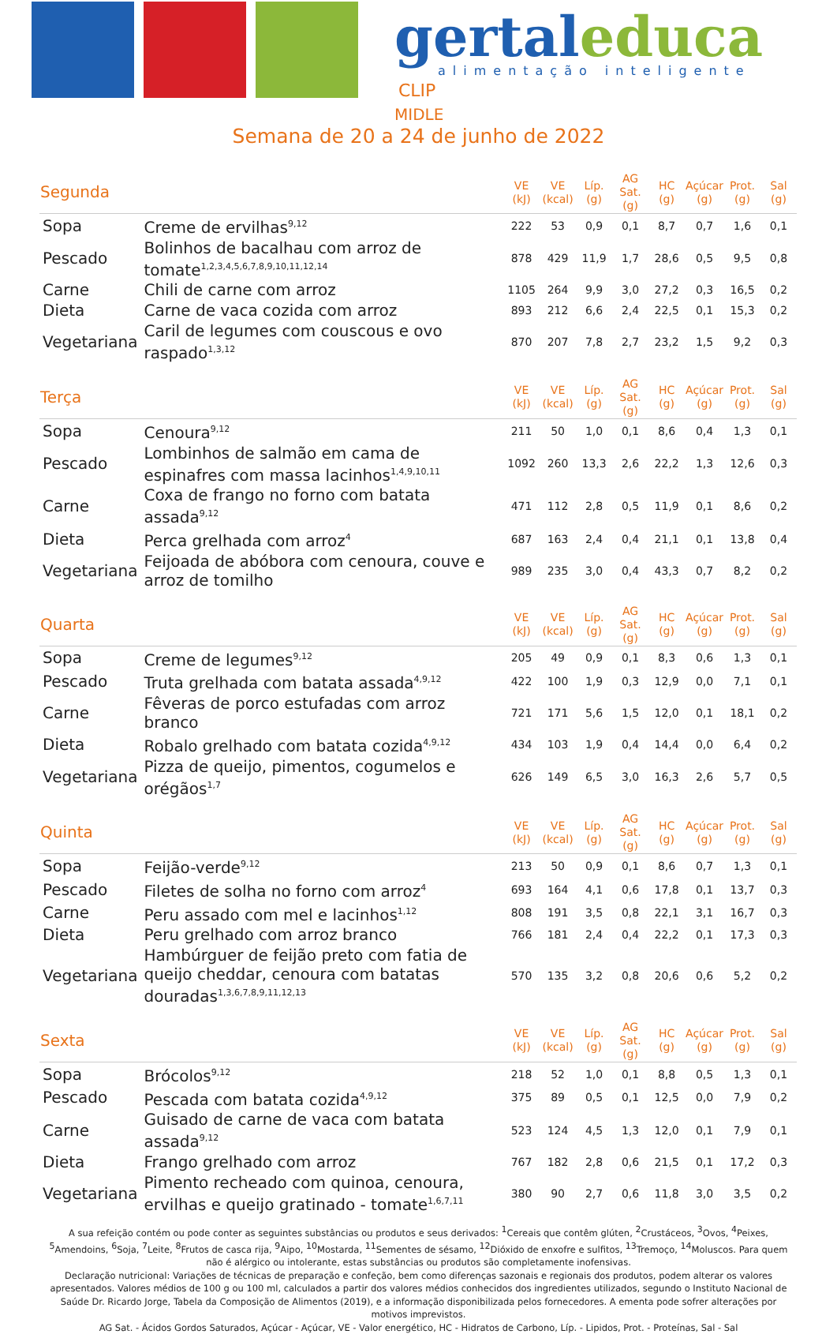gertaleduca
alimentação inteligente
CLIP
MIDLE
Semana de 20 a 24 de junho de 2022
| Segunda | | VE (kJ) | VE (kcal) | Líp. (g) | AG Sat. (g) | HC (g) | Açúcar (g) | Prot. (g) | Sal (g) |
| --- | --- | --- | --- | --- | --- | --- | --- | --- | --- |
| Sopa | Creme de ervilhas<sup>9,12</sup> | 222 | 53 | 0,9 | 0,1 | 8,7 | 0,7 | 1,6 | 0,1 |
| Pescado | Bolinhos de bacalhau com arroz de tomate<sup>1,2,3,4,5,6,7,8,9,10,11,12,14</sup> | 878 | 429 | 11,9 | 1,7 | 28,6 | 0,5 | 9,5 | 0,8 |
| Carne | Chili de carne com arroz | 1105 | 264 | 9,9 | 3,0 | 27,2 | 0,3 | 16,5 | 0,2 |
| Dieta | Carne de vaca cozida com arroz | 893 | 212 | 6,6 | 2,4 | 22,5 | 0,1 | 15,3 | 0,2 |
| Vegetariana | Caril de legumes com couscous e ovo raspado<sup>1,3,12</sup> | 870 | 207 | 7,8 | 2,7 | 23,2 | 1,5 | 9,2 | 0,3 |
| Terça | | VE (kJ) | VE (kcal) | Líp. (g) | AG Sat. (g) | HC (g) | Açúcar (g) | Prot. (g) | Sal (g) |
| Sopa | Cenoura<sup>9,12</sup> | 211 | 50 | 1,0 | 0,1 | 8,6 | 0,4 | 1,3 | 0,1 |
| Pescado | Lombinhos de salmão em cama de espinafres com massa lacinhos<sup>1,4,9,10,11</sup> | 1092 | 260 | 13,3 | 2,6 | 22,2 | 1,3 | 12,6 | 0,3 |
| Carne | Coxa de frango no forno com batata assada<sup>9,12</sup> | 471 | 112 | 2,8 | 0,5 | 11,9 | 0,1 | 8,6 | 0,2 |
| Dieta | Perca grelhada com arroz<sup>4</sup> | 687 | 163 | 2,4 | 0,4 | 21,1 | 0,1 | 13,8 | 0,4 |
| Vegetariana | Feijoada de abóbora com cenoura, couve e arroz de tomilho | 989 | 235 | 3,0 | 0,4 | 43,3 | 0,7 | 8,2 | 0,2 |
| Quarta | | VE (kJ) | VE (kcal) | Líp. (g) | AG Sat. (g) | HC (g) | Açúcar (g) | Prot. (g) | Sal (g) |
| Sopa | Creme de legumes<sup>9,12</sup> | 205 | 49 | 0,9 | 0,1 | 8,3 | 0,6 | 1,3 | 0,1 |
| Pescado | Truta grelhada com batata assada<sup>4,9,12</sup> | 422 | 100 | 1,9 | 0,3 | 12,9 | 0,0 | 7,1 | 0,1 |
| Carne | Fêveras de porco estufadas com arroz branco | 721 | 171 | 5,6 | 1,5 | 12,0 | 0,1 | 18,1 | 0,2 |
| Dieta | Robalo grelhado com batata cozida<sup>4,9,12</sup> | 434 | 103 | 1,9 | 0,4 | 14,4 | 0,0 | 6,4 | 0,2 |
| Vegetariana | Pizza de queijo, pimentos, cogumelos e orégãos<sup>1,7</sup> | 626 | 149 | 6,5 | 3,0 | 16,3 | 2,6 | 5,7 | 0,5 |
| Quinta | | VE (kJ) | VE (kcal) | Líp. (g) | AG Sat. (g) | HC (g) | Açúcar (g) | Prot. (g) | Sal (g) |
| Sopa | Feijão-verde<sup>9,12</sup> | 213 | 50 | 0,9 | 0,1 | 8,6 | 0,7 | 1,3 | 0,1 |
| Pescado | Filetes de solha no forno com arroz<sup>4</sup> | 693 | 164 | 4,1 | 0,6 | 17,8 | 0,1 | 13,7 | 0,3 |
| Carne | Peru assado com mel e lacinhos<sup>1,12</sup> | 808 | 191 | 3,5 | 0,8 | 22,1 | 3,1 | 16,7 | 0,3 |
| Dieta | Peru grelhado com arroz branco | 766 | 181 | 2,4 | 0,4 | 22,2 | 0,1 | 17,3 | 0,3 |
| Vegetariana | Hambúrguer de feijão preto com fatia de queijo cheddar, cenoura com batatas douradas<sup>1,3,6,7,8,9,11,12,13</sup> | 570 | 135 | 3,2 | 0,8 | 20,6 | 0,6 | 5,2 | 0,2 |
| Sexta | | VE (kJ) | VE (kcal) | Líp. (g) | AG Sat. (g) | HC (g) | Açúcar (g) | Prot. (g) | Sal (g) |
| Sopa | Brócolos<sup>9,12</sup> | 218 | 52 | 1,0 | 0,1 | 8,8 | 0,5 | 1,3 | 0,1 |
| Pescado | Pescada com batata cozida<sup>4,9,12</sup> | 375 | 89 | 0,5 | 0,1 | 12,5 | 0,0 | 7,9 | 0,2 |
| Carne | Guisado de carne de vaca com batata assada<sup>9,12</sup> | 523 | 124 | 4,5 | 1,3 | 12,0 | 0,1 | 7,9 | 0,1 |
| Dieta | Frango grelhado com arroz | 767 | 182 | 2,8 | 0,6 | 21,5 | 0,1 | 17,2 | 0,3 |
| Vegetariana | Pimento recheado com quinoa, cenoura, ervilhas e queijo gratinado - tomate<sup>1,6,7,11</sup> | 380 | 90 | 2,7 | 0,6 | 11,8 | 3,0 | 3,5 | 0,2 |
A sua refeição contém ou pode conter as seguintes substâncias ou produtos e seus derivados: <sup>1</sup>Cereais que contêm glúten, <sup>2</sup>Crustáceos, <sup>3</sup>Ovos, <sup>4</sup>Peixes, <sup>5</sup>Amendoins, <sup>6</sup>Soja, <sup>7</sup>Leite, <sup>8</sup>Frutos de casca rija, <sup>9</sup>Aipo, <sup>10</sup>Mostarda, <sup>11</sup>Sementes de sésamo, <sup>12</sup>Dióxido de enxofre e sulfitos, <sup>13</sup>Tremoço, <sup>14</sup>Moluscos. Para quem não é alérgico ou intolerante, estas substâncias ou produtos são completamente inofensivas.
Declaração nutricional: Variações de técnicas de preparação e confeção, bem como diferenças sazonais e regionais dos produtos, podem alterar os valores apresentados. Valores médios de 100 g ou 100 ml, calculados a partir dos valores médios conhecidos dos ingredientes utilizados, segundo o Instituto Nacional de Saúde Dr. Ricardo Jorge, Tabela da Composição de Alimentos (2019), e a informação disponibilizada pelos fornecedores. A ementa pode sofrer alterações por motivos imprevistos.
AG Sat. - Ácidos Gordos Saturados, Açúcar - Açúcar, VE - Valor energético, HC - Hidratos de Carbono, Líp. - Lipidos, Prot. - Proteínas, Sal - Sal